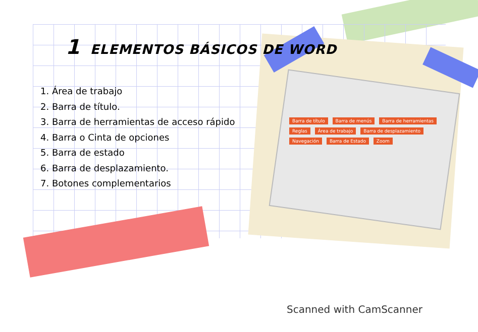1 ELEMENTOS BÁSICOS DE WORD
1. Área de trabajo
2. Barra de título.
3. Barra de herramientas de acceso rápido
4. Barra o Cinta de opciones
5. Barra de estado
6. Barra de desplazamiento.
7. Botones complementarios
Barra de título Barra de menús Barra de herramientas Reglas Área de trabajo Barra de desplazamiento Navegación Barra de Estado Zoom
Scanned with CamScanner